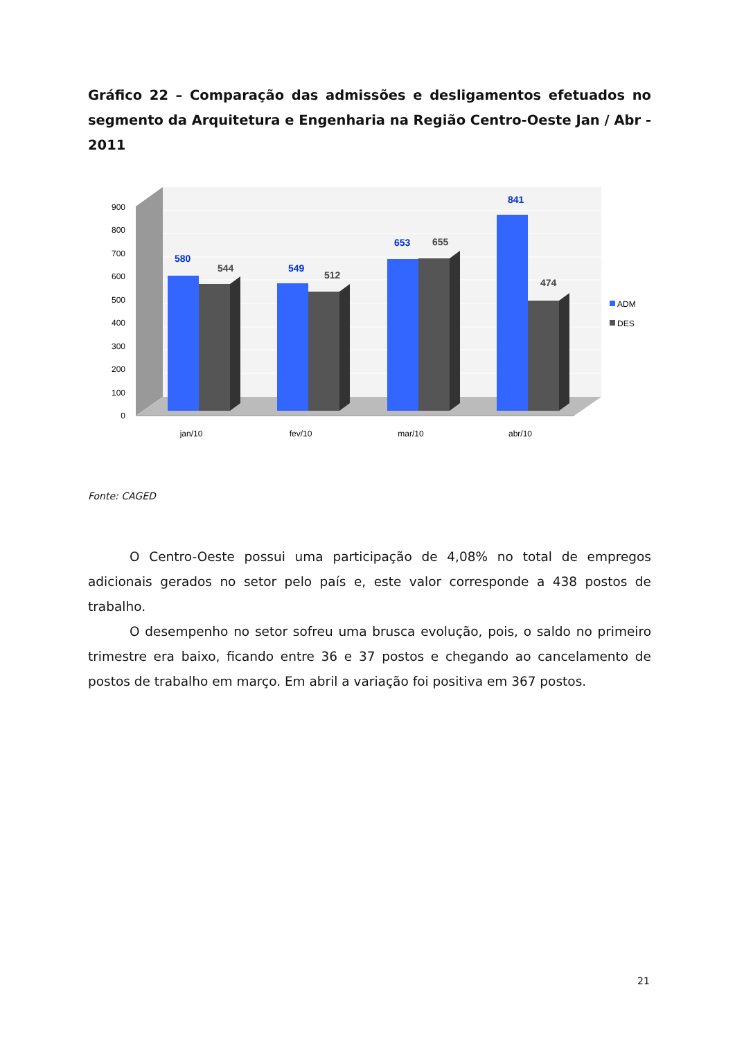Gráfico 22 – Comparação das admissões e desligamentos efetuados no segmento da Arquitetura e Engenharia na Região Centro-Oeste Jan / Abr - 2011
0
100
200
300
400
500
600
700
800
900
580
544
549
512
653
655
841
474
jan/10
fev/10
mar/10
abr/10
ADM
DES
Fonte: CAGED
O Centro-Oeste possui uma participação de 4,08% no total de empregos adicionais gerados no setor pelo país e, este valor corresponde a 438 postos de trabalho.
O desempenho no setor sofreu uma brusca evolução, pois, o saldo no primeiro trimestre era baixo, ficando entre 36 e 37 postos e chegando ao cancelamento de postos de trabalho em março. Em abril a variação foi positiva em 367 postos.
21